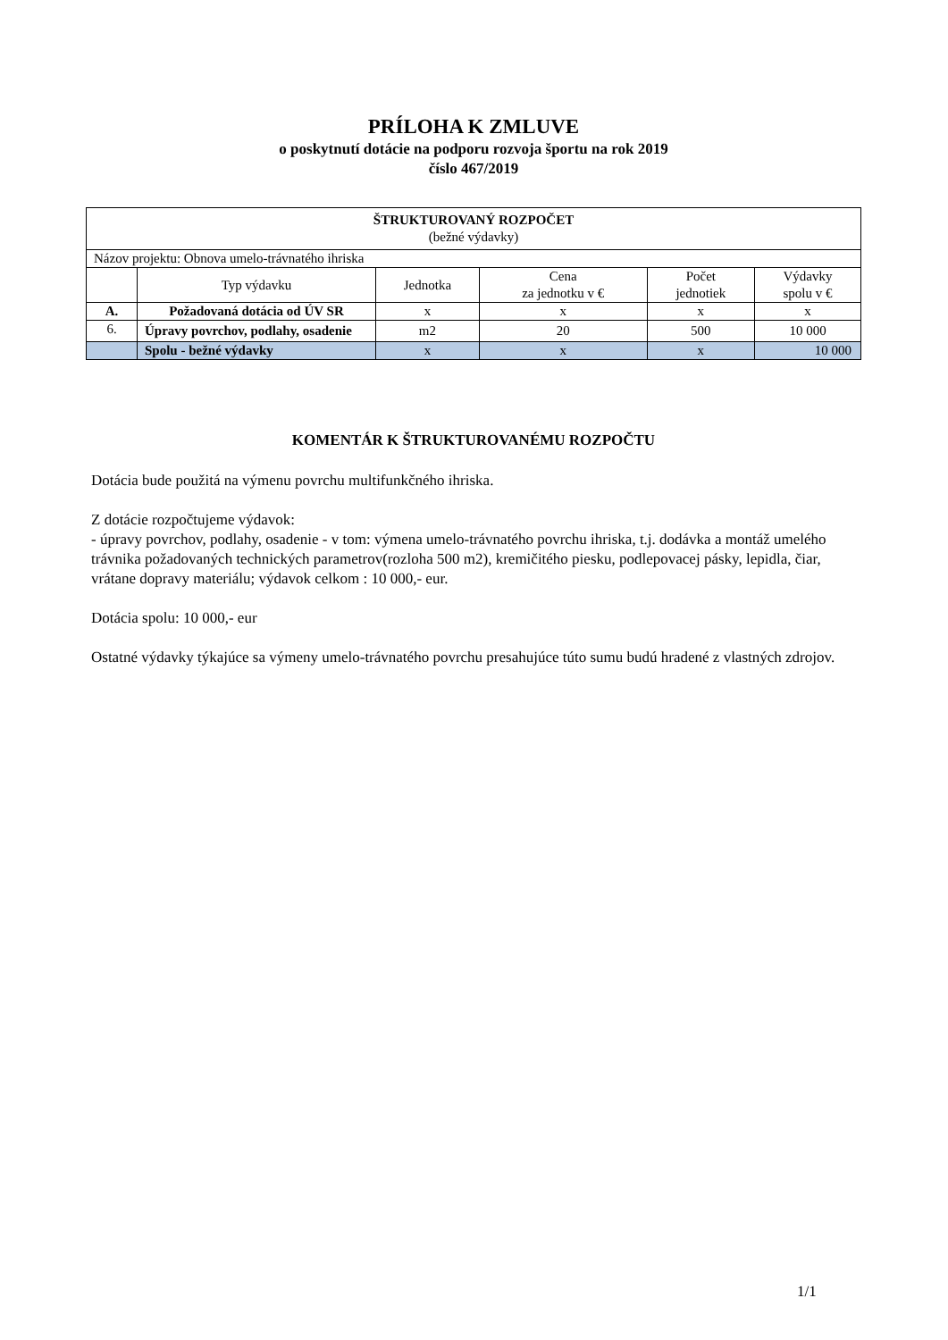PRÍLOHA K ZMLUVE
o poskytnutí dotácie na podporu rozvoja športu na rok 2019
číslo 467/2019
| ŠTRUKTUROVANÝ ROZPOČET (bežné výdavky) | | | | | |
| Názov projektu: Obnova umelo-trávnatého ihriska | | | | | |
| | Typ výdavku | Jednotka | Cena za jednotku v € | Počet jednotiek | Výdavky spolu v € |
| A. | Požadovaná dotácia od ÚV SR | x | x | x | x |
| 6. | Úpravy povrchov, podlahy, osadenie | m2 | 20 | 500 | 10 000 |
| | Spolu - bežné výdavky | x | x | x | 10 000 |
KOMENTÁR K ŠTRUKTUROVANÉMU ROZPOČTU
Dotácia bude použitá na výmenu povrchu multifunkčného ihriska.
Z dotácie rozpočtujeme výdavok:
- úpravy povrchov, podlahy, osadenie - v tom: výmena umelo-trávnatého povrchu ihriska, t.j. dodávka a montáž umelého trávnika požadovaných technických parametrov(rozloha 500 m2), kremičitého piesku, podlepovacej pásky, lepidla, čiar, vrátane dopravy materiálu; výdavok celkom : 10 000,- eur.
Dotácia spolu: 10 000,- eur
Ostatné výdavky týkajúce sa výmeny umelo-trávnatého povrchu presahujúce túto sumu budú hradené z vlastných zdrojov.
1/1